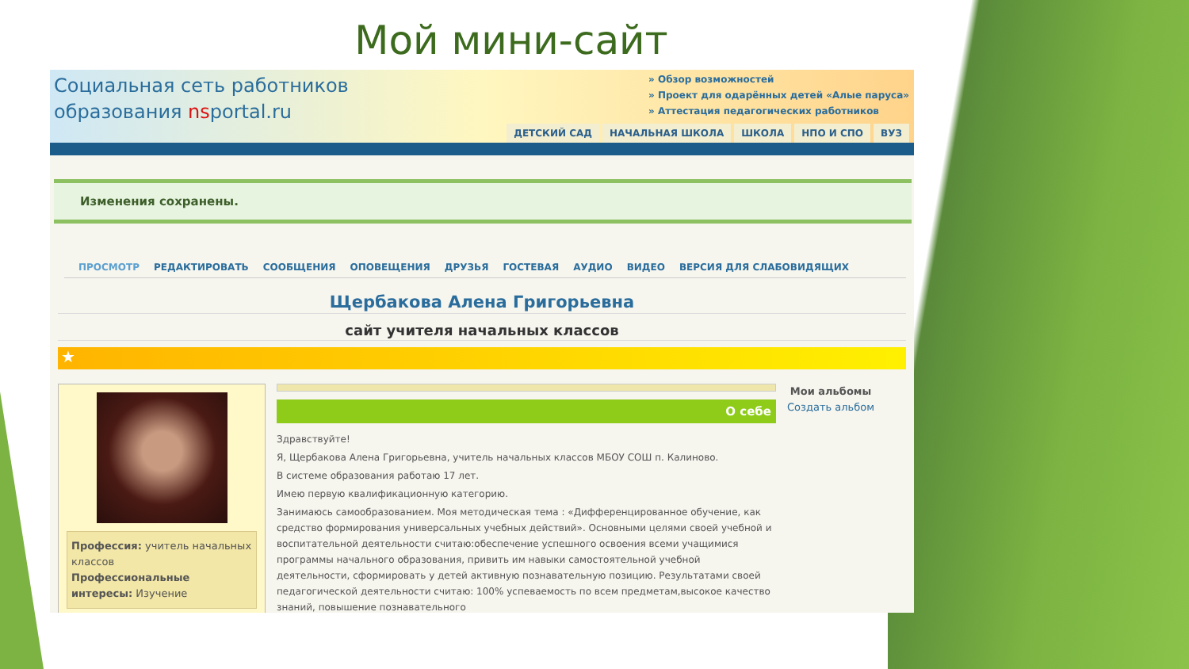Мой мини-сайт
Социальная сеть работников
образования nsportal.ru
» Обзор возможностей
» Проект для одарённых детей «Алые паруса»
» Аттестация педагогических работников
ДЕТСКИЙ САД НАЧАЛЬНАЯ ШКОЛА ШКОЛА НПО И СПО ВУЗ
Изменения сохранены.
ПРОСМОТР РЕДАКТИРОВАТЬ СООБЩЕНИЯ ОПОВЕЩЕНИЯ ДРУЗЬЯ ГОСТЕВАЯ АУДИО ВИДЕО ВЕРСИЯ ДЛЯ СЛАБОВИДЯЩИХ
Щербакова Алена Григорьевна
сайт учителя начальных классов
★
Профессия: учитель начальных классов
Профессиональные интересы: Изучение
О себе
Здравствуйте!
Я, Щербакова Алена Григорьевна, учитель начальных классов МБОУ СОШ п. Калиново.
В системе образования работаю 17 лет.
Имею первую квалификационную категорию.
Занимаюсь самообразованием. Моя методическая тема : «Дифференцированное обучение, как средство формирования универсальных учебных действий». Основными целями своей учебной и воспитательной деятельности считаю:обеспечение успешного освоения всеми учащимися программы начального образования, привить им навыки самостоятельной учебной деятельности, сформировать у детей активную познавательную позицию. Результатами своей педагогической деятельности считаю: 100% успеваемость по всем предметам,высокое качество знаний, повышение познавательного
Мои альбомы
Создать альбом